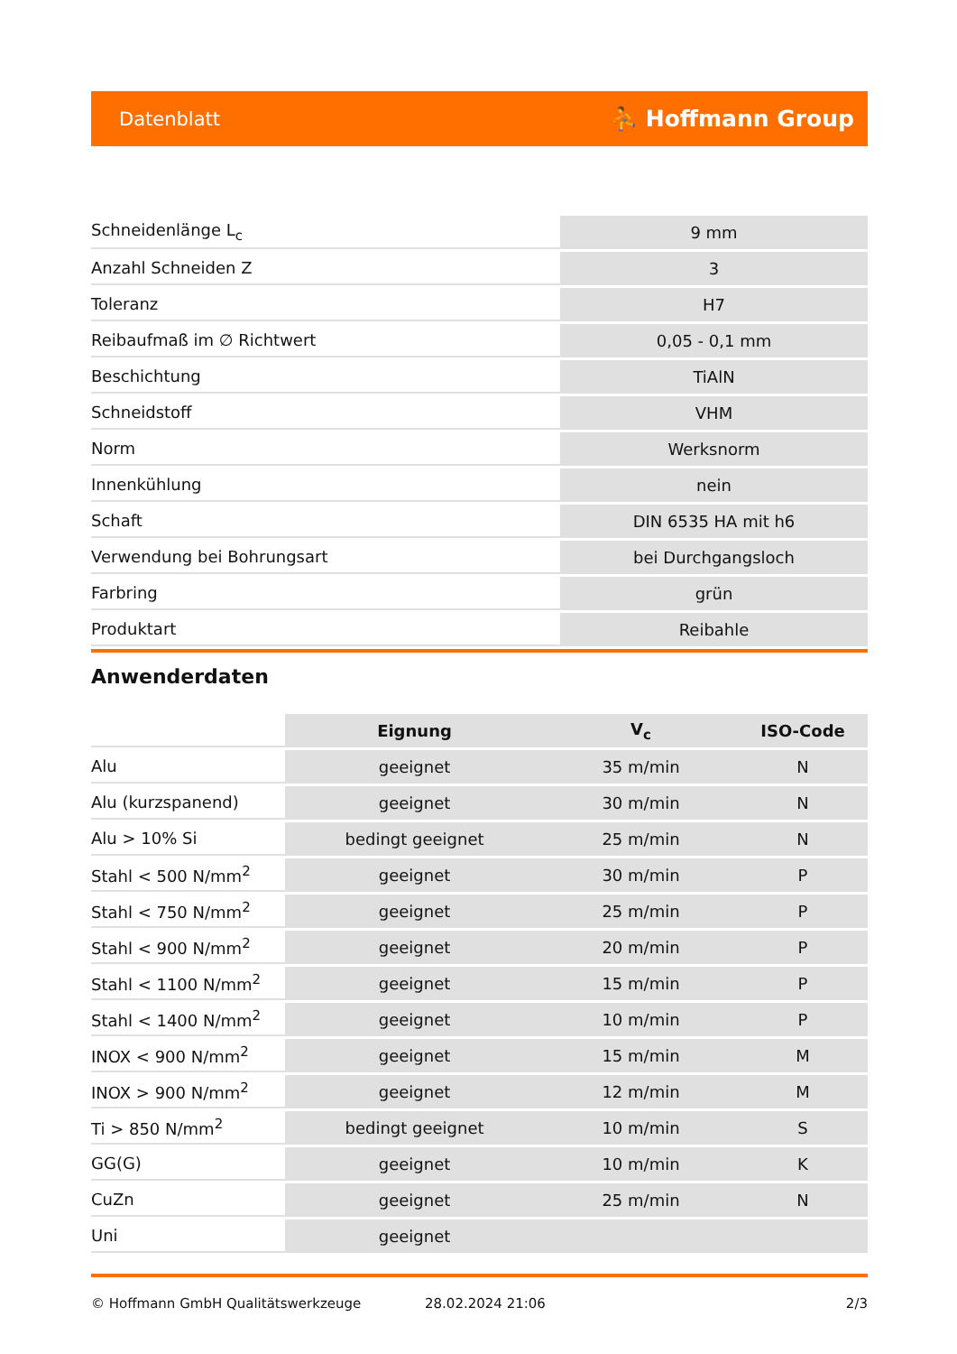Datenblatt ⛹ Hoffmann Group
| Schneidenlänge L<sub>c</sub> | 9 mm |
| Anzahl Schneiden Z | 3 |
| Toleranz | H7 |
| Reibaufmaß im ∅ Richtwert | 0,05 - 0,1 mm |
| Beschichtung | TiAlN |
| Schneidstoff | VHM |
| Norm | Werksnorm |
| Innenkühlung | nein |
| Schaft | DIN 6535 HA mit h6 |
| Verwendung bei Bohrungsart | bei Durchgangsloch |
| Farbring | grün |
| Produktart | Reibahle |
Anwenderdaten
| | Eignung | V<sub>c</sub> | ISO-Code |
| --- | --- | --- | --- |
| Alu | geeignet | 35 m/min | N |
| Alu (kurzspanend) | geeignet | 30 m/min | N |
| Alu > 10% Si | bedingt geeignet | 25 m/min | N |
| Stahl < 500 N/mm<sup>2</sup> | geeignet | 30 m/min | P |
| Stahl < 750 N/mm<sup>2</sup> | geeignet | 25 m/min | P |
| Stahl < 900 N/mm<sup>2</sup> | geeignet | 20 m/min | P |
| Stahl < 1100 N/mm<sup>2</sup> | geeignet | 15 m/min | P |
| Stahl < 1400 N/mm<sup>2</sup> | geeignet | 10 m/min | P |
| INOX < 900 N/mm<sup>2</sup> | geeignet | 15 m/min | M |
| INOX > 900 N/mm<sup>2</sup> | geeignet | 12 m/min | M |
| Ti > 850 N/mm<sup>2</sup> | bedingt geeignet | 10 m/min | S |
| GG(G) | geeignet | 10 m/min | K |
| CuZn | geeignet | 25 m/min | N |
| Uni | geeignet | | |
© Hoffmann GmbH Qualitätswerkzeuge 28.02.2024 21:06 2/3